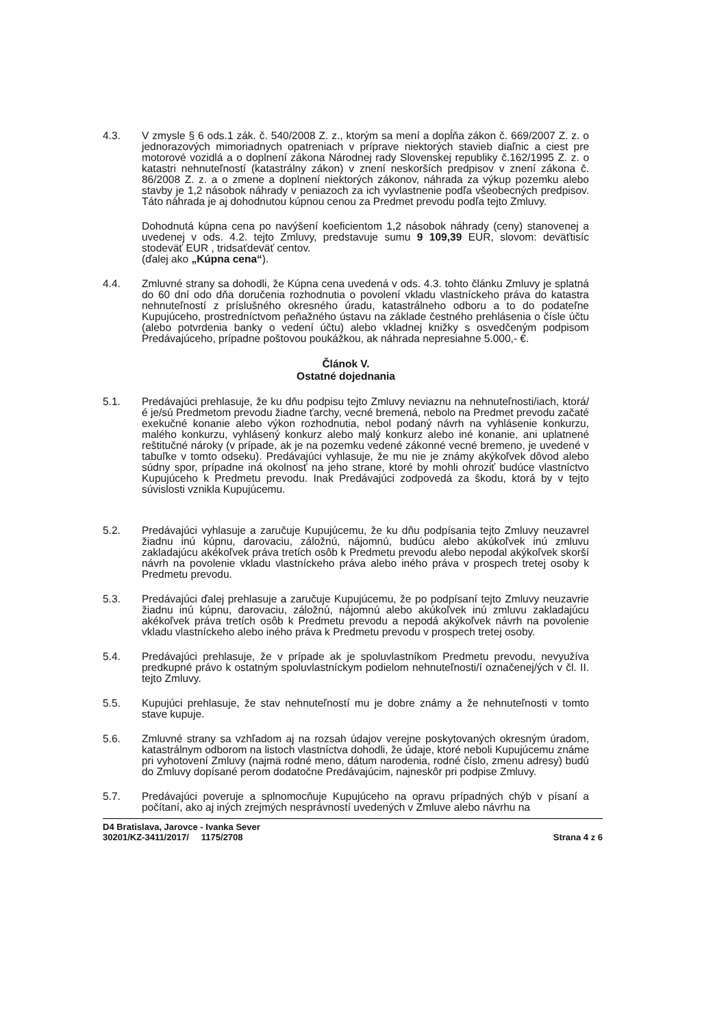4.3. V zmysle § 6 ods.1 zák. č. 540/2008 Z. z., ktorým sa mení a dopĺňa zákon č. 669/2007 Z. z. o jednorazových mimoriadnych opatreniach v príprave niektorých stavieb diaľnic a ciest pre motorové vozidlá a o doplnení zákona Národnej rady Slovenskej republiky č.162/1995 Z. z. o katastri nehnuteľností (katastrálny zákon) v znení neskorších predpisov v znení zákona č. 86/2008 Z. z. a o zmene a doplnení niektorých zákonov, náhrada za výkup pozemku alebo stavby je 1,2 násobok náhrady v peniazoch za ich vyvlastnenie podľa všeobecných predpisov. Táto náhrada je aj dohodnutou kúpnou cenou za Predmet prevodu podľa tejto Zmluvy.
Dohodnutá kúpna cena po navýšení koeficientom 1,2 násobok náhrady (ceny) stanovenej a uvedenej v ods. 4.2. tejto Zmluvy, predstavuje sumu 9 109,39 EUR, slovom: deväťtisíc stodeväť EUR , tridsaťdeväť centov.
(ďalej ako „Kúpna cena“).
4.4. Zmluvné strany sa dohodli, že Kúpna cena uvedená v ods. 4.3. tohto článku Zmluvy je splatná do 60 dní odo dňa doručenia rozhodnutia o povolení vkladu vlastníckeho práva do katastra nehnuteľností z príslušného okresného úradu, katastrálneho odboru a to do podateľne Kupujúceho, prostredníctvom peňažného ústavu na základe čestného prehlásenia o čísle účtu (alebo potvrdenia banky o vedení účtu) alebo vkladnej knižky s osvedčeným podpisom Predávajúceho, prípadne poštovou poukážkou, ak náhrada nepresiahne 5.000,- €.
Článok V.
Ostatné dojednania
5.1. Predávajúci prehlasuje, že ku dňu podpisu tejto Zmluvy neviaznu na nehnuteľnosti/iach, ktorá/é je/sú Predmetom prevodu žiadne ťarchy, vecné bremená, nebolo na Predmet prevodu začaté exekučné konanie alebo výkon rozhodnutia, nebol podaný návrh na vyhlásenie konkurzu, malého konkurzu, vyhlásený konkurz alebo malý konkurz alebo iné konanie, ani uplatnené reštitučné nároky (v prípade, ak je na pozemku vedené zákonné vecné bremeno, je uvedené v tabuľke v tomto odseku). Predávajúci vyhlasuje, že mu nie je známy akýkoľvek dôvod alebo súdny spor, prípadne iná okolnosť na jeho strane, ktoré by mohli ohroziť budúce vlastníctvo Kupujúceho k Predmetu prevodu. Inak Predávajúci zodpovedá za škodu, ktorá by v tejto súvislosti vznikla Kupujúcemu.
5.2. Predávajúci vyhlasuje a zaručuje Kupujúcemu, že ku dňu podpísania tejto Zmluvy neuzavrel žiadnu inú kúpnu, darovaciu, záložnú, nájomnú, budúcu alebo akúkoľvek inú zmluvu zakladajúcu akékoľvek práva tretích osôb k Predmetu prevodu alebo nepodal akýkoľvek skorší návrh na povolenie vkladu vlastníckeho práva alebo iného práva v prospech tretej osoby k Predmetu prevodu.
5.3. Predávajúci ďalej prehlasuje a zaručuje Kupujúcemu, že po podpísaní tejto Zmluvy neuzavrie žiadnu inú kúpnu, darovaciu, záložnú, nájomnú alebo akúkoľvek inú zmluvu zakladajúcu akékoľvek práva tretích osôb k Predmetu prevodu a nepodá akýkoľvek návrh na povolenie vkladu vlastníckeho alebo iného práva k Predmetu prevodu v prospech tretej osoby.
5.4. Predávajúci prehlasuje, že v prípade ak je spoluvlastníkom Predmetu prevodu, nevyužíva predkupné právo k ostatným spoluvlastníckym podielom nehnuteľnosti/í označenej/ých v čl. II. tejto Zmluvy.
5.5. Kupujúci prehlasuje, že stav nehnuteľností mu je dobre známy a že nehnuteľnosti v tomto stave kupuje.
5.6. Zmluvné strany sa vzhľadom aj na rozsah údajov verejne poskytovaných okresným úradom, katastrálnym odborom na listoch vlastníctva dohodli, že údaje, ktoré neboli Kupujúcemu známe pri vyhotovení Zmluvy (najmä rodné meno, dátum narodenia, rodné číslo, zmenu adresy) budú do Zmluvy dopísané perom dodatočne Predávajúcim, najneskôr pri podpise Zmluvy.
5.7. Predávajúci poveruje a splnomocňuje Kupujúceho na opravu prípadných chýb v písaní a počítaní, ako aj iných zrejmých nesprávností uvedených v Zmluve alebo návrhu na
D4 Bratislava, Jarovce - Ivanka Sever
30201/KZ-3411/2017/ 1175/2708
Strana 4 z 6